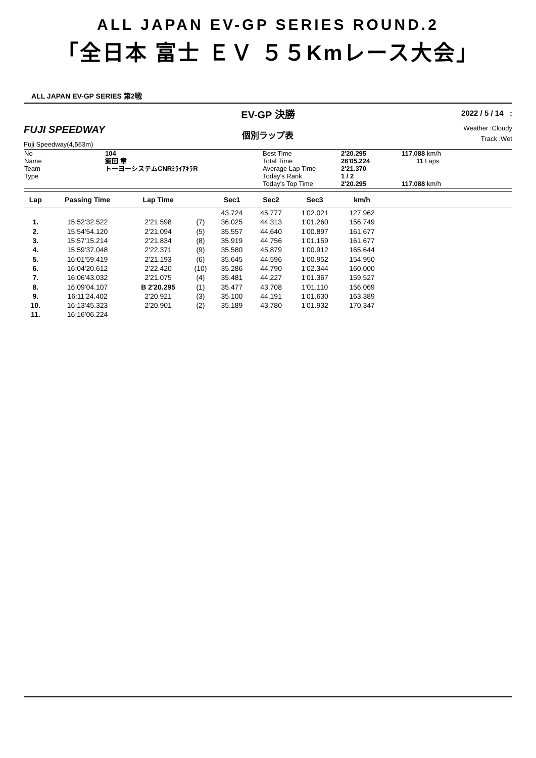ALL JAPAN EV-GP SERIES ROUND.2
「全日本 富士 ＥＶ ５５Kmレース大会」
ALL JAPAN EV-GP SERIES 第2戦
FUJI SPEEDWAY
Fuji Speedway(4,563m)
EV-GP 決勝
個別ラップ表
2022 / 5 / 14 :
Weather :Cloudy
Track :Wet
No
Name
Team
Type
104
飯田 章
トーヨーシステムCNRﾐﾗｲｱｷﾗR
Best Time
Total Time
Average Lap Time
Today's Rank
Today's Top Time
2'20.295
26'05.224
2'21.370
1 / 2
2'20.295
117.088 km/h
11 Laps
117.088 km/h
| Lap | Passing Time | Lap Time | | Sec1 | Sec2 | Sec3 | km/h | |
| --- | --- | --- | --- | --- | --- | --- | --- | --- |
| | | | | 43.724 | 45.777 | 1'02.021 | 127.962 | |
| 1. | 15:52'32.522 | 2'21.598 | (7) | 36.025 | 44.313 | 1'01.260 | 156.749 | |
| 2. | 15:54'54.120 | 2'21.094 | (5) | 35.557 | 44.640 | 1'00.897 | 161.677 | |
| 3. | 15:57'15.214 | 2'21.834 | (8) | 35.919 | 44.756 | 1'01.159 | 161.677 | |
| 4. | 15:59'37.048 | 2'22.371 | (9) | 35.580 | 45.879 | 1'00.912 | 165.644 | |
| 5. | 16:01'59.419 | 2'21.193 | (6) | 35.645 | 44.596 | 1'00.952 | 154.950 | |
| 6. | 16:04'20.612 | 2'22.420 | (10) | 35.286 | 44.790 | 1'02.344 | 160.000 | |
| 7. | 16:06'43.032 | 2'21.075 | (4) | 35.481 | 44.227 | 1'01.367 | 159.527 | |
| 8. | 16:09'04.107 | B 2'20.295 | (1) | 35.477 | 43.708 | 1'01.110 | 156.069 | |
| 9. | 16:11'24.402 | 2'20.921 | (3) | 35.100 | 44.191 | 1'01.630 | 163.389 | |
| 10. | 16:13'45.323 | 2'20.901 | (2) | 35.189 | 43.780 | 1'01.932 | 170.347 | |
| 11. | 16:16'06.224 | | | | | | | |